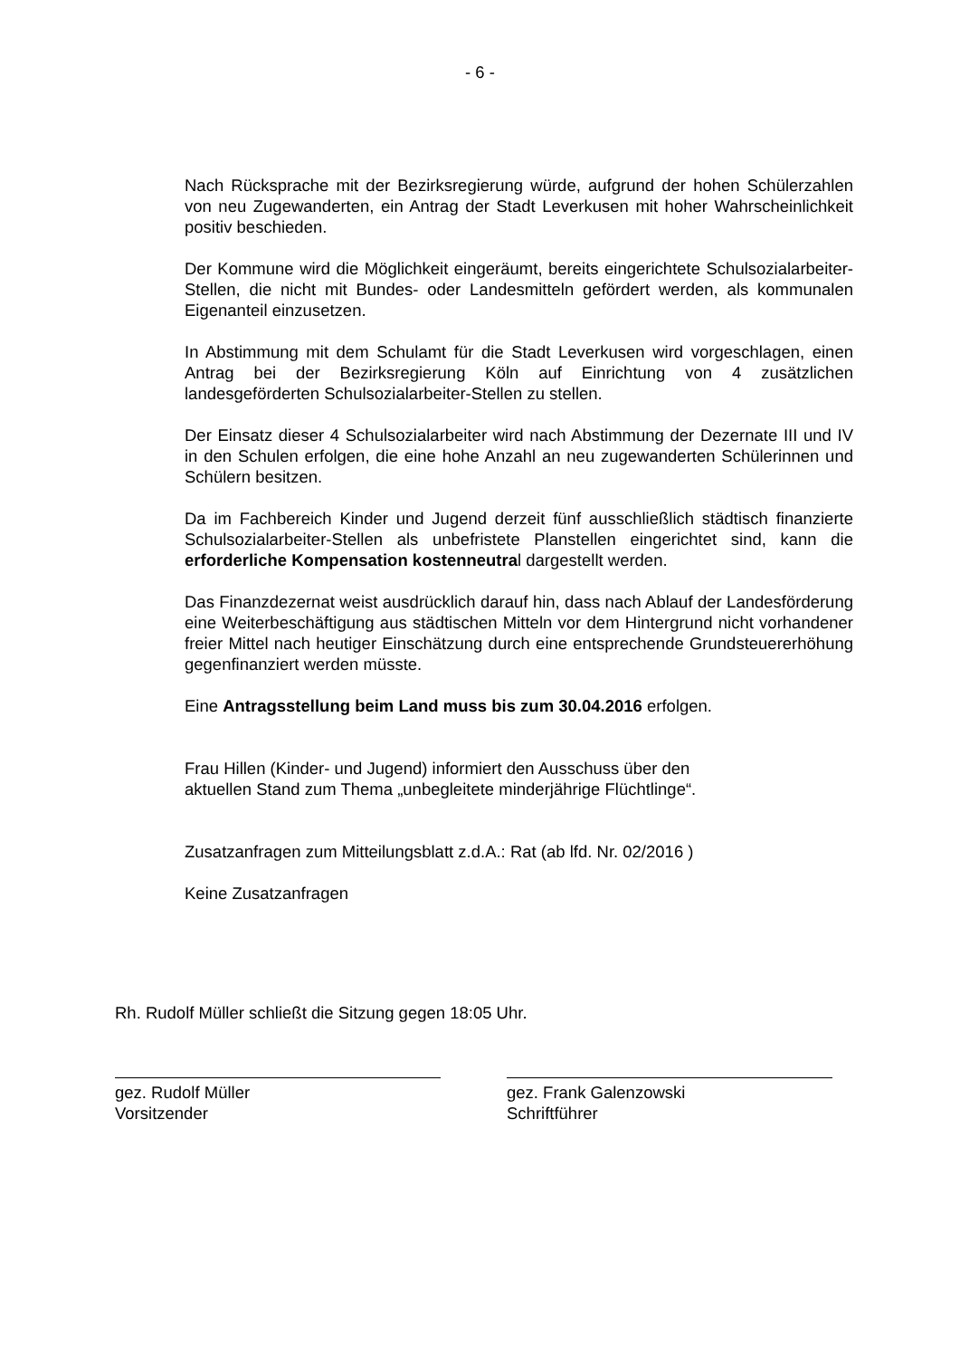- 6 -
Nach Rücksprache mit der Bezirksregierung würde, aufgrund der hohen Schülerzahlen von neu Zugewanderten, ein Antrag der Stadt Leverkusen mit hoher Wahrscheinlichkeit positiv beschieden.
Der Kommune wird die Möglichkeit eingeräumt, bereits eingerichtete Schulsozialarbeiter-Stellen, die nicht mit Bundes- oder Landesmitteln gefördert werden, als kommunalen Eigenanteil einzusetzen.
In Abstimmung mit dem Schulamt für die Stadt Leverkusen wird vorgeschlagen, einen Antrag bei der Bezirksregierung Köln auf Einrichtung von 4 zusätzlichen landesgeförderten Schulsozialarbeiter-Stellen zu stellen.
Der Einsatz dieser 4 Schulsozialarbeiter wird nach Abstimmung der Dezernate III und IV in den Schulen erfolgen, die eine hohe Anzahl an neu zugewanderten Schülerinnen und Schülern besitzen.
Da im Fachbereich Kinder und Jugend derzeit fünf ausschließlich städtisch finanzierte Schulsozialarbeiter-Stellen als unbefristete Planstellen eingerichtet sind, kann die erforderliche Kompensation kostenneutral dargestellt werden.
Das Finanzdezernat weist ausdrücklich darauf hin, dass nach Ablauf der Landesförderung eine Weiterbeschäftigung aus städtischen Mitteln vor dem Hintergrund nicht vorhandener freier Mittel nach heutiger Einschätzung durch eine entsprechende Grundsteuererhöhung gegenfinanziert werden müsste.
Eine Antragsstellung beim Land muss bis zum 30.04.2016 erfolgen.
Frau Hillen (Kinder- und Jugend) informiert den Ausschuss über den
aktuellen Stand zum Thema „unbegleitete minderjährige Flüchtlinge“.
Zusatzanfragen zum Mitteilungsblatt z.d.A.: Rat (ab lfd. Nr. 02/2016 )
Keine Zusatzanfragen
Rh. Rudolf Müller schließt die Sitzung gegen 18:05 Uhr.
gez. Rudolf Müller
Vorsitzender
gez. Frank Galenzowski
Schriftführer